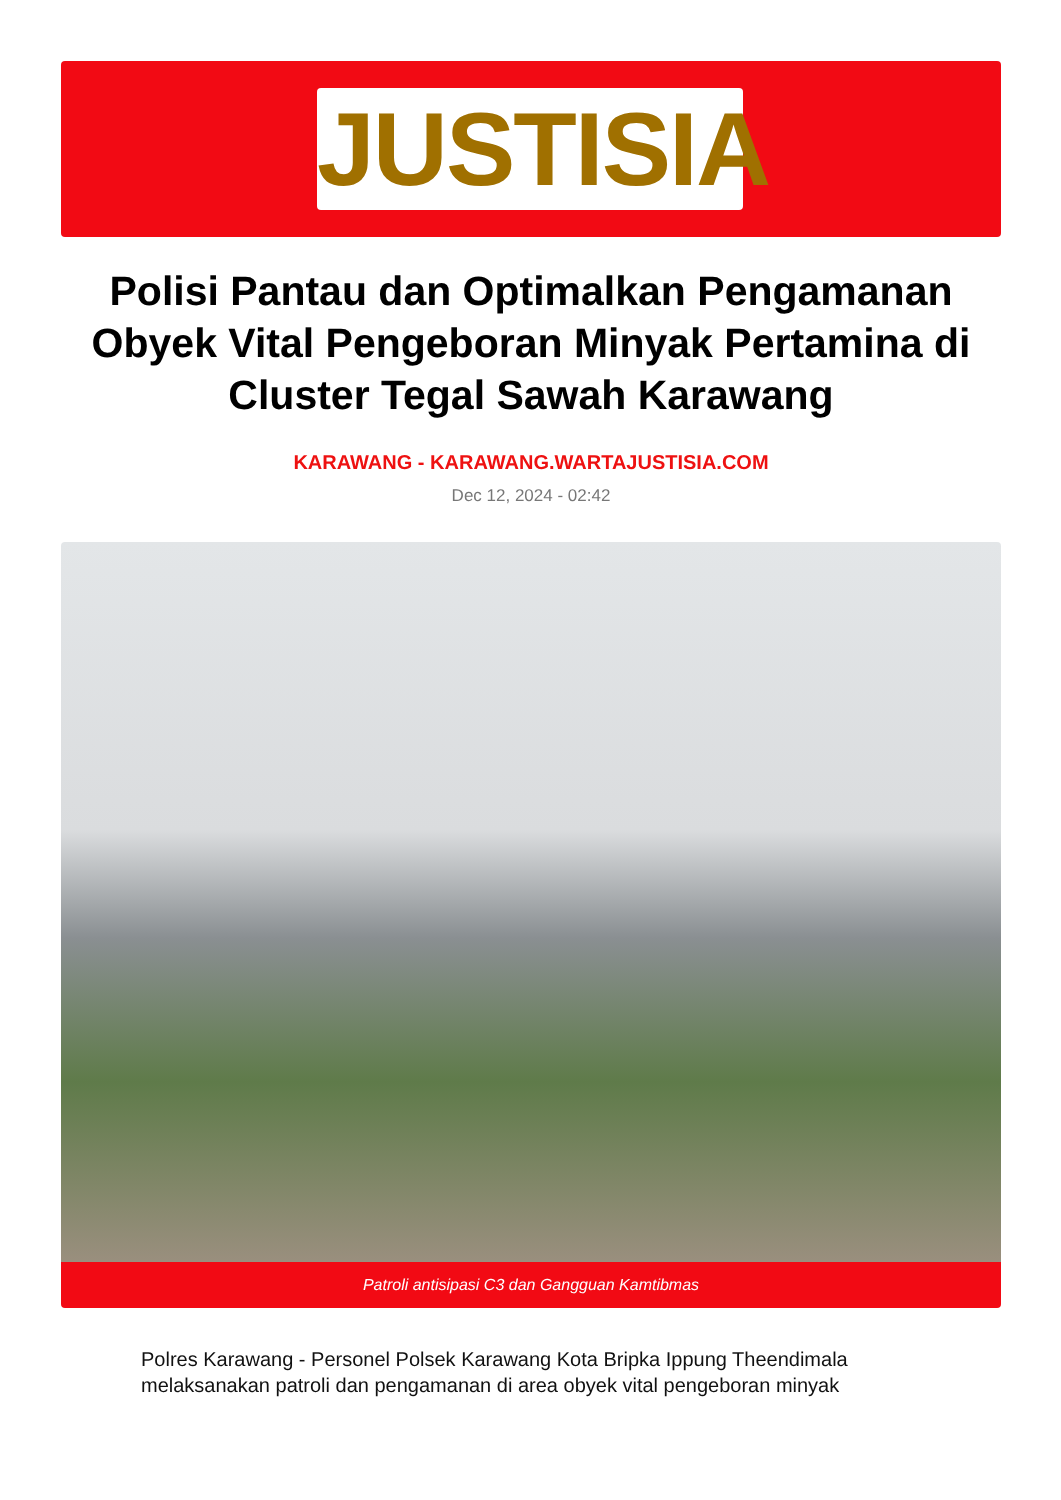JUSTISIA
Polisi Pantau dan Optimalkan Pengamanan Obyek Vital Pengeboran Minyak Pertamina di Cluster Tegal Sawah Karawang
KARAWANG - KARAWANG.WARTAJUSTISIA.COM
Dec 12, 2024 - 02:42
Patroli antisipasi C3 dan Gangguan Kamtibmas
Polres Karawang - Personel Polsek Karawang Kota Bripka Ippung Theendimala melaksanakan patroli dan pengamanan di area obyek vital pengeboran minyak